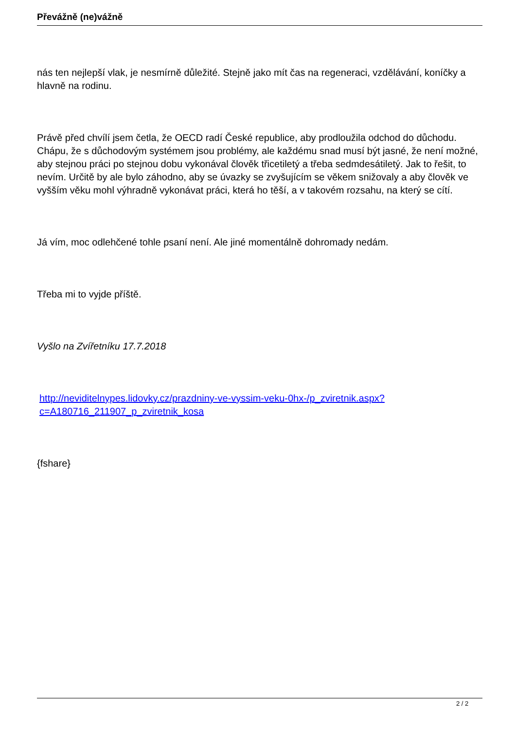Převážně (ne)vážně
nás ten nejlepší vlak, je nesmírně důležité. Stejně jako mít čas na regeneraci, vzdělávání, koníčky a hlavně na rodinu.
Právě před chvílí jsem četla, že OECD radí České republice, aby prodloužila odchod do důchodu. Chápu, že s důchodovým systémem jsou problémy, ale každému snad musí být jasné, že není možné, aby stejnou práci po stejnou dobu vykonával člověk třicetiletý a třeba sedmdesátiletý. Jak to řešit, to nevím. Určitě by ale bylo záhodno, aby se úvazky se zvyšujícím se věkem snižovaly a aby člověk ve vyšším věku mohl výhradně vykonávat práci, která ho těší, a v takovém rozsahu, na který se cítí.
Já vím, moc odlehčené tohle psaní není. Ale jiné momentálně dohromady nedám.
Třeba mi to vyjde příště.
Vyšlo na Zvířetníku 17.7.2018
http://neviditelnypes.lidovky.cz/prazdniny-ve-vyssim-veku-0hx-/p_zviretnik.aspx?c=A180716_211907_p_zviretnik_kosa
{fshare}
2 / 2